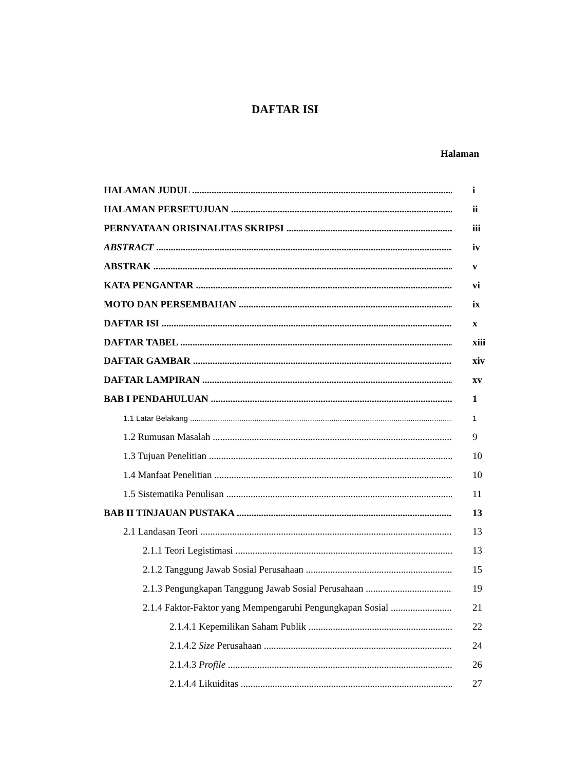DAFTAR ISI
Halaman
HALAMAN JUDUL i
HALAMAN PERSETUJUAN ii
PERNYATAAN ORISINALITAS SKRIPSI iii
ABSTRACT iv
ABSTRAK v
KATA PENGANTAR vi
MOTO DAN PERSEMBAHAN ix
DAFTAR ISI x
DAFTAR TABEL xiii
DAFTAR GAMBAR xiv
DAFTAR LAMPIRAN xv
BAB I PENDAHULUAN 1
1.1 Latar Belakang 1
1.2 Rumusan Masalah 9
1.3 Tujuan Penelitian 10
1.4 Manfaat Penelitian 10
1.5 Sistematika Penulisan 11
BAB II TINJAUAN PUSTAKA 13
2.1 Landasan Teori 13
2.1.1 Teori Legistimasi 13
2.1.2 Tanggung Jawab Sosial Perusahaan 15
2.1.3 Pengungkapan Tanggung Jawab Sosial Perusahaan 19
2.1.4 Faktor-Faktor yang Mempengaruhi Pengungkapan Sosial 21
2.1.4.1 Kepemilikan Saham Publik 22
2.1.4.2 Size Perusahaan 24
2.1.4.3 Profile 26
2.1.4.4 Likuiditas 27